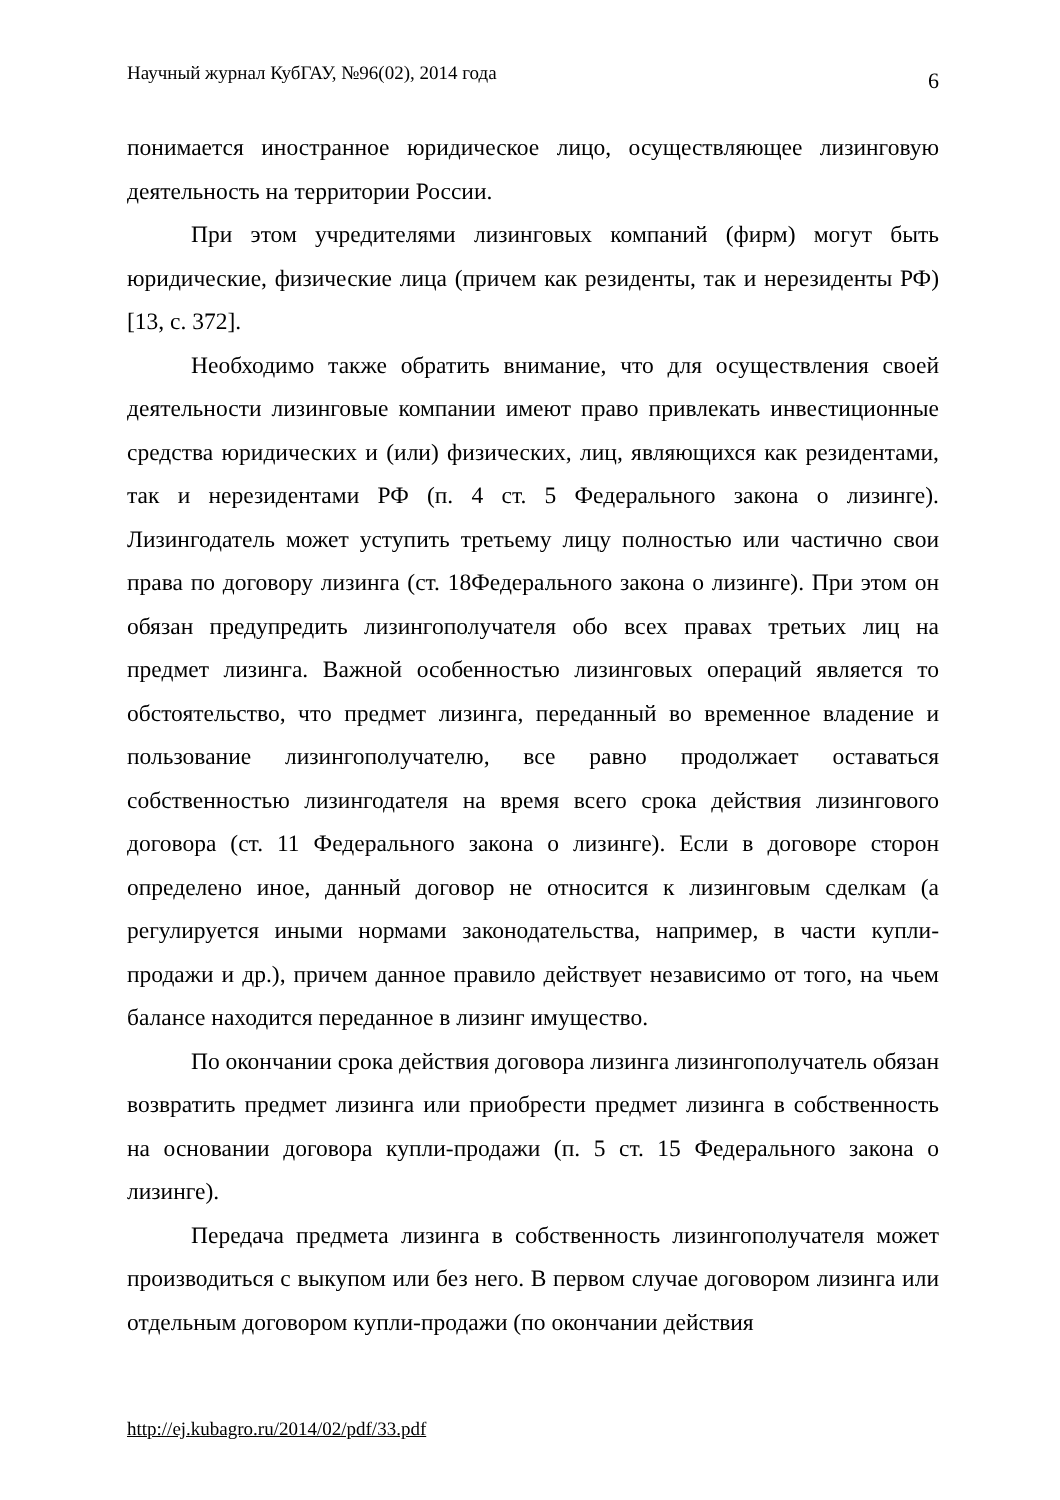Научный журнал КубГАУ, №96(02), 2014 года 6
понимается иностранное юридическое лицо, осуществляющее лизинговую деятельность на территории России.
При этом учредителями лизинговых компаний (фирм) могут быть юридические, физические лица (причем как резиденты, так и нерезиденты РФ) [13, с. 372].
Необходимо также обратить внимание, что для осуществления своей деятельности лизинговые компании имеют право привлекать инвестиционные средства юридических и (или) физических, лиц, являющихся как резидентами, так и нерезидентами РФ (п. 4 ст. 5 Федерального закона о лизинге). Лизингодатель может уступить третьему лицу полностью или частично свои права по договору лизинга (ст. 18Федерального закона о лизинге). При этом он обязан предупредить лизингополучателя обо всех правах третьих лиц на предмет лизинга. Важной особенностью лизинговых операций является то обстоятельство, что предмет лизинга, переданный во временное владение и пользование лизингополучателю, все равно продолжает оставаться собственностью лизингодателя на время всего срока действия лизингового договора (ст. 11 Федерального закона о лизинге). Если в договоре сторон определено иное, данный договор не относится к лизинговым сделкам (а регулируется иными нормами законодательства, например, в части купли-продажи и др.), причем данное правило действует независимо от того, на чьем балансе находится переданное в лизинг имущество.
По окончании срока действия договора лизинга лизингополучатель обязан возвратить предмет лизинга или приобрести предмет лизинга в собственность на основании договора купли-продажи (п. 5 ст. 15 Федерального закона о лизинге).
Передача предмета лизинга в собственность лизингополучателя может производиться с выкупом или без него. В первом случае договором лизинга или отдельным договором купли-продажи (по окончании действия
http://ej.kubagro.ru/2014/02/pdf/33.pdf